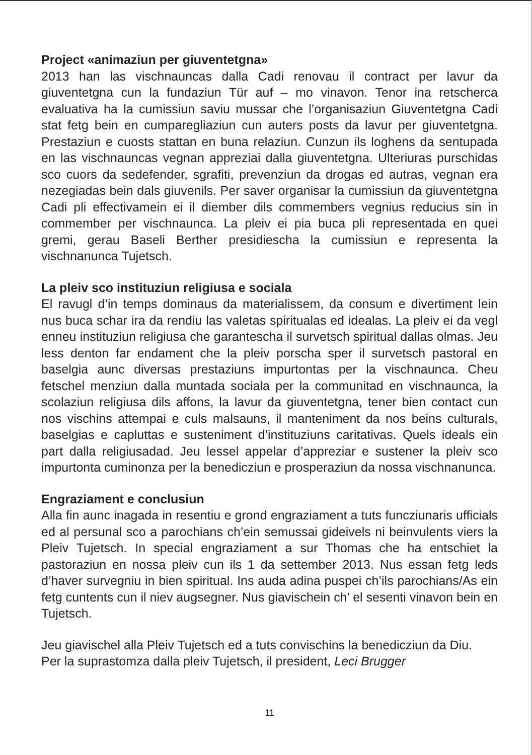Project «animaziun per giuventetgna»
2013 han las vischnauncas dalla Cadi renovau il contract per lavur da giuventetgna cun la fundaziun Tür auf – mo vinavon. Tenor ina retscherca evaluativa ha la cumissiun saviu mussar che l’organisaziun Giuventetgna Cadi stat fetg bein en cumparegliaziun cun auters posts da lavur per giuventetgna. Prestaziun e cuosts stattan en buna relaziun. Cunzun ils loghens da sentupada en las vischnauncas vegnan appreziai dalla giuventetgna. Ulteriuras purschidas sco cuors da sedefender, sgrafiti, prevenziun da drogas ed autras, vegnan era nezegiadas bein dals giuvenils. Per saver organisar la cumissiun da giuventetgna Cadi pli effectivamein ei il diember dils commembers vegnius reducius sin in commember per vischnaunca. La pleiv ei pia buca pli representada en quei gremi, gerau Baseli Berther presidiescha la cumissiun e representa la vischnanunca Tujetsch.
La pleiv sco instituziun religiusa e sociala
El ravugl d’in temps dominaus da materialissem, da consum e divertiment lein nus buca schar ira da rendiu las valetas spiritualas ed idealas. La pleiv ei da vegl enneu instituziun religiusa che garantescha il survetsch spiritual dallas olmas. Jeu less denton far endament che la pleiv porscha sper il survetsch pastoral en baselgia aunc diversas prestaziuns impurtontas per la vischnaunca. Cheu fetschel menziun dalla muntada sociala per la communitad en vischnaunca, la scolaziun religiusa dils affons, la lavur da giuventetgna, tener bien contact cun nos vischins attempai e culs malsauns, il manteniment da nos beins culturals, baselgias e capluttas e susteniment d’instituziuns caritativas. Quels ideals ein part dalla religiusadad. Jeu lessel appelar d’appreziar e sustener la pleiv sco impurtonta cuminonza per la benedicziun e prosperaziun da nossa vischnanunca.
Engraziament e conclusiun
Alla fin aunc inagada in resentiu e grond engraziament a tuts funcziunaris ufficials ed al persunal sco a parochians ch’ein semussai gideivels ni beinvulents viers la Pleiv Tujetsch. In special engraziament a sur Thomas che ha entschiet la pastoraziun en nossa pleiv cun ils 1 da settember 2013. Nus essan fetg leds d’haver survegniu in bien spiritual. Ins auda adina puspei ch’ils parochians/As ein fetg cuntents cun il niev augsegner. Nus giavischein ch’ el sesenti vinavon bein en Tujetsch.
Jeu giavischel alla Pleiv Tujetsch ed a tuts convischins la benedicziun da Diu.
Per la suprastomza dalla pleiv Tujetsch, il president, Leci Brugger
11